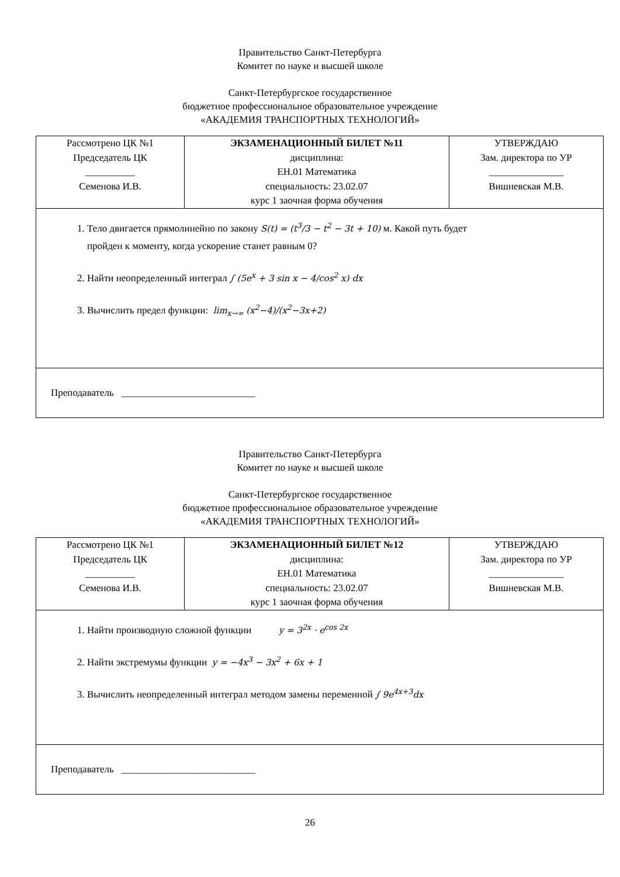Правительство Санкт-Петербурга
Комитет по науке и высшей школе
Санкт-Петербургское государственное
бюджетное профессиональное образовательное учреждение
«АКАДЕМИЯ ТРАНСПОРТНЫХ ТЕХНОЛОГИЙ»
| Рассмотрено ЦК №1 Председатель ЦК __________ Семенова И.В. | ЭКЗАМЕНАЦИОННЫЙ БИЛЕТ №11 дисциплина: ЕН.01 Математика специальность: 23.02.07 курс 1 заочная форма обучения | УТВЕРЖДАЮ Зам. директора по УР _______________ Вишневская М.В. |
| 1. Тело двигается прямолинейно по закону S(t) = (t<sup>3</sup>/3 − t<sup>2</sup> − 3t + 10) м. Какой путь будет пройден к моменту, когда ускорение станет равным 0? 2. Найти неопределенный интеграл ∫ (5e<sup>x</sup> + 3 sin x − 4/cos<sup>2</sup> x) dx 3. Вычислить предел функции: lim<sub>x→∞</sub> (x<sup>2</sup>−4)/(x<sup>2</sup>−3x+2) | | |
| Преподаватель ___________________________ | | |
Правительство Санкт-Петербурга
Комитет по науке и высшей школе
Санкт-Петербургское государственное
бюджетное профессиональное образовательное учреждение
«АКАДЕМИЯ ТРАНСПОРТНЫХ ТЕХНОЛОГИЙ»
| Рассмотрено ЦК №1 Председатель ЦК __________ Семенова И.В. | ЭКЗАМЕНАЦИОННЫЙ БИЛЕТ №12 дисциплина: ЕН.01 Математика специальность: 23.02.07 курс 1 заочная форма обучения | УТВЕРЖДАЮ Зам. директора по УР _______________ Вишневская М.В. |
| 1. Найти производную сложной функции y = 3<sup>2x</sup> · e<sup>cos 2x</sup> 2. Найти экстремумы функции y = −4x<sup>3</sup> − 3x<sup>2</sup> + 6x + 1 3. Вычислить неопределенный интеграл методом замены переменной ∫ 9e<sup>4x+3</sup>dx | | |
| Преподаватель ___________________________ | | |
26